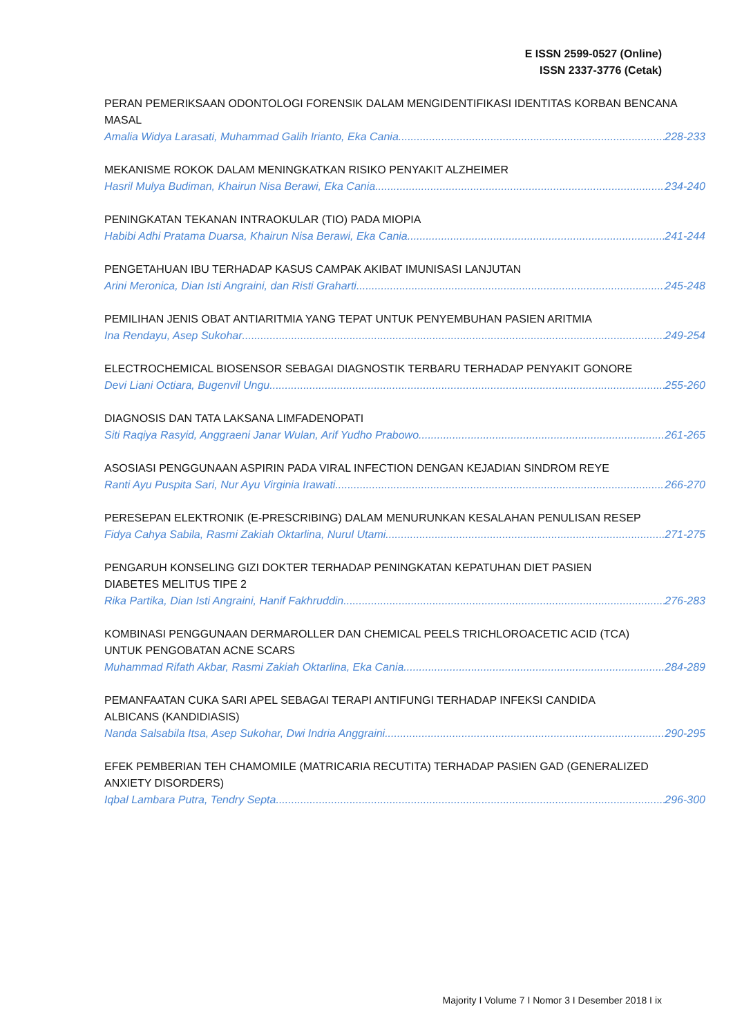E ISSN 2599-0527 (Online)
ISSN 2337-3776 (Cetak)
PERAN PEMERIKSAAN ODONTOLOGI FORENSIK DALAM MENGIDENTIFIKASI IDENTITAS KORBAN BENCANA MASAL
Amalia Widya Larasati, Muhammad Galih Irianto, Eka Cania 228-233
MEKANISME ROKOK DALAM MENINGKATKAN RISIKO PENYAKIT ALZHEIMER
Hasril Mulya Budiman, Khairun Nisa Berawi, Eka Cania 234-240
PENINGKATAN TEKANAN INTRAOKULAR (TIO) PADA MIOPIA
Habibi Adhi Pratama Duarsa, Khairun Nisa Berawi, Eka Cania 241-244
PENGETAHUAN IBU TERHADAP KASUS CAMPAK AKIBAT IMUNISASI LANJUTAN
Arini Meronica, Dian Isti Angraini, dan Risti Graharti 245-248
PEMILIHAN JENIS OBAT ANTIARITMIA YANG TEPAT UNTUK PENYEMBUHAN PASIEN ARITMIA
Ina Rendayu, Asep Sukohar 249-254
ELECTROCHEMICAL BIOSENSOR SEBAGAI DIAGNOSTIK TERBARU TERHADAP PENYAKIT GONORE
Devi Liani Octiara, Bugenvil Ungu 255-260
DIAGNOSIS DAN TATA LAKSANA LIMFADENOPATI
Siti Raqiya Rasyid, Anggraeni Janar Wulan, Arif Yudho Prabowo 261-265
ASOSIASI PENGGUNAAN ASPIRIN PADA VIRAL INFECTION DENGAN KEJADIAN SINDROM REYE
Ranti Ayu Puspita Sari, Nur Ayu Virginia Irawati 266-270
PERESEPAN ELEKTRONIK (E-PRESCRIBING) DALAM MENURUNKAN KESALAHAN PENULISAN RESEP
Fidya Cahya Sabila, Rasmi Zakiah Oktarlina, Nurul Utami 271-275
PENGARUH KONSELING GIZI DOKTER TERHADAP PENINGKATAN KEPATUHAN DIET PASIEN
DIABETES MELITUS TIPE 2
Rika Partika, Dian Isti Angraini, Hanif Fakhruddin 276-283
KOMBINASI PENGGUNAAN DERMAROLLER DAN CHEMICAL PEELS TRICHLOROACETIC ACID (TCA)
UNTUK PENGOBATAN ACNE SCARS
Muhammad Rifath Akbar, Rasmi Zakiah Oktarlina, Eka Cania 284-289
PEMANFAATAN CUKA SARI APEL SEBAGAI TERAPI ANTIFUNGI TERHADAP INFEKSI CANDIDA
ALBICANS (KANDIDIASIS)
Nanda Salsabila Itsa, Asep Sukohar, Dwi Indria Anggraini 290-295
EFEK PEMBERIAN TEH CHAMOMILE (MATRICARIA RECUTITA) TERHADAP PASIEN GAD (GENERALIZED
ANXIETY DISORDERS)
Iqbal Lambara Putra, Tendry Septa 296-300
Majority I Volume 7 I Nomor 3 I Desember 2018 I ix